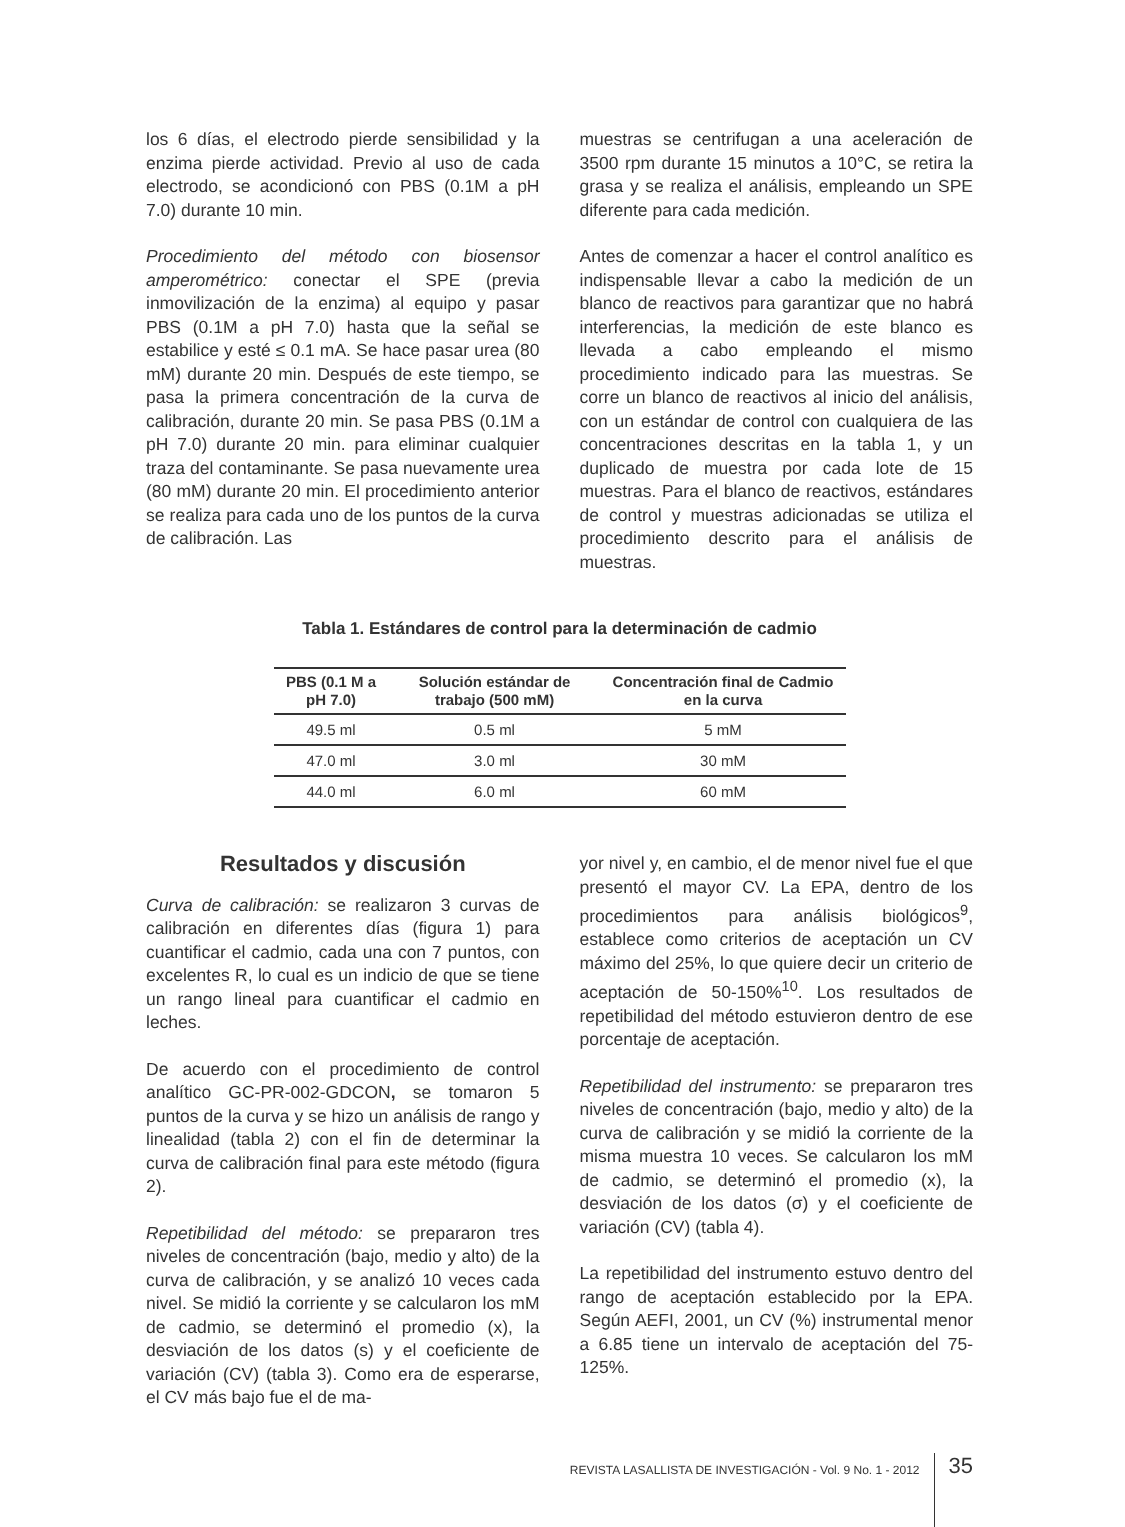los 6 días, el electrodo pierde sensibilidad y la enzima pierde actividad. Previo al uso de cada electrodo, se acondicionó con PBS (0.1M a pH 7.0) durante 10 min.
Procedimiento del método con biosensor amperométrico: conectar el SPE (previa inmovilización de la enzima) al equipo y pasar PBS (0.1M a pH 7.0) hasta que la señal se estabilice y esté ≤ 0.1 mA. Se hace pasar urea (80 mM) durante 20 min. Después de este tiempo, se pasa la primera concentración de la curva de calibración, durante 20 min. Se pasa PBS (0.1M a pH 7.0) durante 20 min. para eliminar cualquier traza del contaminante. Se pasa nuevamente urea (80 mM) durante 20 min. El procedimiento anterior se realiza para cada uno de los puntos de la curva de calibración. Las
muestras se centrifugan a una aceleración de 3500 rpm durante 15 minutos a 10°C, se retira la grasa y se realiza el análisis, empleando un SPE diferente para cada medición.
Antes de comenzar a hacer el control analítico es indispensable llevar a cabo la medición de un blanco de reactivos para garantizar que no habrá interferencias, la medición de este blanco es llevada a cabo empleando el mismo procedimiento indicado para las muestras. Se corre un blanco de reactivos al inicio del análisis, con un estándar de control con cualquiera de las concentraciones descritas en la tabla 1, y un duplicado de muestra por cada lote de 15 muestras. Para el blanco de reactivos, estándares de control y muestras adicionadas se utiliza el procedimiento descrito para el análisis de muestras.
Tabla 1. Estándares de control para la determinación de cadmio
| PBS (0.1 M a pH 7.0) | Solución estándar de trabajo (500 mM) | Concentración final de Cadmio en la curva |
| --- | --- | --- |
| 49.5 ml | 0.5 ml | 5 mM |
| 47.0 ml | 3.0 ml | 30 mM |
| 44.0 ml | 6.0 ml | 60 mM |
Resultados y discusión
Curva de calibración: se realizaron 3 curvas de calibración en diferentes días (figura 1) para cuantificar el cadmio, cada una con 7 puntos, con excelentes R, lo cual es un indicio de que se tiene un rango lineal para cuantificar el cadmio en leches.
De acuerdo con el procedimiento de control analítico GC-PR-002-GDCON, se tomaron 5 puntos de la curva y se hizo un análisis de rango y linealidad (tabla 2) con el fin de determinar la curva de calibración final para este método (figura 2).
Repetibilidad del método: se prepararon tres niveles de concentración (bajo, medio y alto) de la curva de calibración, y se analizó 10 veces cada nivel. Se midió la corriente y se calcularon los mM de cadmio, se determinó el promedio (x), la desviación de los datos (s) y el coeficiente de variación (CV) (tabla 3). Como era de esperarse, el CV más bajo fue el de ma-
yor nivel y, en cambio, el de menor nivel fue el que presentó el mayor CV. La EPA, dentro de los procedimientos para análisis biológicos<sup>9</sup>, establece como criterios de aceptación un CV máximo del 25%, lo que quiere decir un criterio de aceptación de 50-150%<sup>10</sup>. Los resultados de repetibilidad del método estuvieron dentro de ese porcentaje de aceptación.
Repetibilidad del instrumento: se prepararon tres niveles de concentración (bajo, medio y alto) de la curva de calibración y se midió la corriente de la misma muestra 10 veces. Se calcularon los mM de cadmio, se determinó el promedio (x), la desviación de los datos (σ) y el coeficiente de variación (CV) (tabla 4).
La repetibilidad del instrumento estuvo dentro del rango de aceptación establecido por la EPA. Según AEFI, 2001, un CV (%) instrumental menor a 6.85 tiene un intervalo de aceptación del 75-125%.
REVISTA LASALLISTA DE INVESTIGACIÓN - Vol. 9 No. 1 - 2012 35